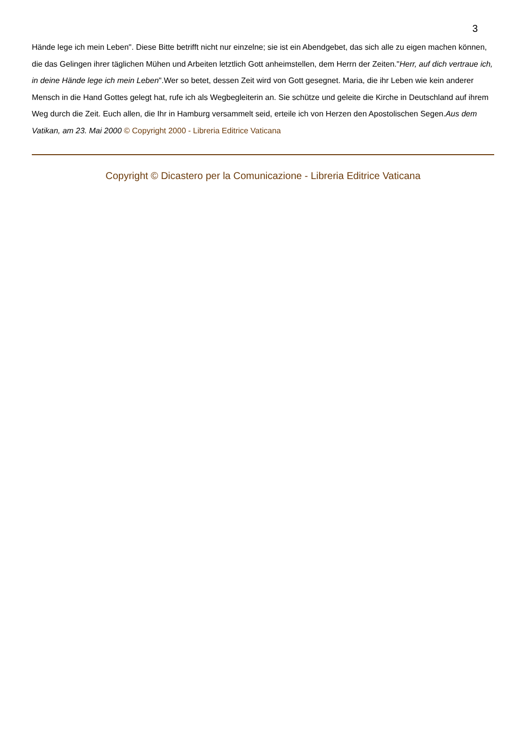3
Hände lege ich mein Leben". Diese Bitte betrifft nicht nur einzelne; sie ist ein Abendgebet, das sich alle zu eigen machen können, die das Gelingen ihrer täglichen Mühen und Arbeiten letztlich Gott anheimstellen, dem Herrn der Zeiten."Herr, auf dich vertraue ich, in deine Hände lege ich mein Leben".Wer so betet, dessen Zeit wird von Gott gesegnet. Maria, die ihr Leben wie kein anderer Mensch in die Hand Gottes gelegt hat, rufe ich als Wegbegleiterin an. Sie schütze und geleite die Kirche in Deutschland auf ihrem Weg durch die Zeit. Euch allen, die Ihr in Hamburg versammelt seid, erteile ich von Herzen den Apostolischen Segen.Aus dem Vatikan, am 23. Mai 2000 © Copyright 2000 - Libreria Editrice Vaticana
Copyright © Dicastero per la Comunicazione - Libreria Editrice Vaticana